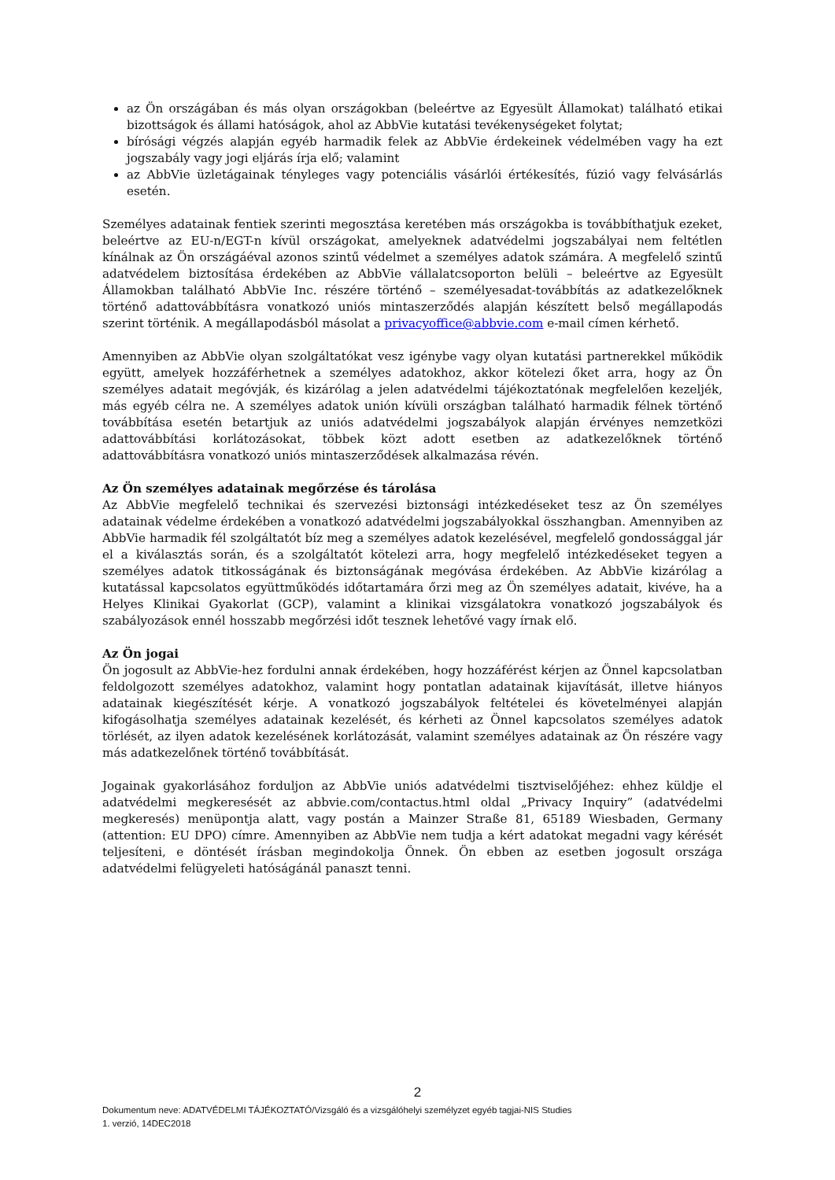az Ön országában és más olyan országokban (beleértve az Egyesült Államokat) található etikai bizottságok és állami hatóságok, ahol az AbbVie kutatási tevékenységeket folytat;
bírósági végzés alapján egyéb harmadik felek az AbbVie érdekeinek védelmében vagy ha ezt jogszabály vagy jogi eljárás írja elő; valamint
az AbbVie üzletágainak tényleges vagy potenciális vásárlói értékesítés, fúzió vagy felvásárlás esetén.
Személyes adatainak fentiek szerinti megosztása keretében más országokba is továbbíthatjuk ezeket, beleértve az EU-n/EGT-n kívül országokat, amelyeknek adatvédelmi jogszabályai nem feltétlen kínálnak az Ön országáéval azonos szintű védelmet a személyes adatok számára. A megfelelő szintű adatvédelem biztosítása érdekében az AbbVie vállalatcsoporton belüli – beleértve az Egyesült Államokban található AbbVie Inc. részére történő – személyesadat-továbbítás az adatkezelőknek történő adattovábbításra vonatkozó uniós mintaszerződés alapján készített belső megállapodás szerint történik. A megállapodásból másolat a privacyoffice@abbvie.com e-mail címen kérhető.
Amennyiben az AbbVie olyan szolgáltatókat vesz igénybe vagy olyan kutatási partnerekkel működik együtt, amelyek hozzáférhetnek a személyes adatokhoz, akkor kötelezi őket arra, hogy az Ön személyes adatait megóvják, és kizárólag a jelen adatvédelmi tájékoztatónak megfelelően kezeljék, más egyéb célra ne. A személyes adatok unión kívüli országban található harmadik félnek történő továbbítása esetén betartjuk az uniós adatvédelmi jogszabályok alapján érvényes nemzetközi adattovábbítási korlátozásokat, többek közt adott esetben az adatkezelőknek történő adattovábbításra vonatkozó uniós mintaszerződések alkalmazása révén.
Az Ön személyes adatainak megőrzése és tárolása
Az AbbVie megfelelő technikai és szervezési biztonsági intézkedéseket tesz az Ön személyes adatainak védelme érdekében a vonatkozó adatvédelmi jogszabályokkal összhangban. Amennyiben az AbbVie harmadik fél szolgáltatót bíz meg a személyes adatok kezelésével, megfelelő gondossággal jár el a kiválasztás során, és a szolgáltatót kötelezi arra, hogy megfelelő intézkedéseket tegyen a személyes adatok titkosságának és biztonságának megóvása érdekében. Az AbbVie kizárólag a kutatással kapcsolatos együttműködés időtartamára őrzi meg az Ön személyes adatait, kivéve, ha a Helyes Klinikai Gyakorlat (GCP), valamint a klinikai vizsgálatokra vonatkozó jogszabályok és szabályozások ennél hosszabb megőrzési időt tesznek lehetővé vagy írnak elő.
Az Ön jogai
Ön jogosult az AbbVie-hez fordulni annak érdekében, hogy hozzáférést kérjen az Önnel kapcsolatban feldolgozott személyes adatokhoz, valamint hogy pontatlan adatainak kijavítását, illetve hiányos adatainak kiegészítését kérje. A vonatkozó jogszabályok feltételei és követelményei alapján kifogásolhatja személyes adatainak kezelését, és kérheti az Önnel kapcsolatos személyes adatok törlését, az ilyen adatok kezelésének korlátozását, valamint személyes adatainak az Ön részére vagy más adatkezelőnek történő továbbítását.
Jogainak gyakorlásához forduljon az AbbVie uniós adatvédelmi tisztviselőjéhez: ehhez küldje el adatvédelmi megkeresését az abbvie.com/contactus.html oldal „Privacy Inquiry” (adatvédelmi megkeresés) menüpontja alatt, vagy postán a Mainzer Straße 81, 65189 Wiesbaden, Germany (attention: EU DPO) címre. Amennyiben az AbbVie nem tudja a kért adatokat megadni vagy kérését teljesíteni, e döntését írásban megindokolja Önnek. Ön ebben az esetben jogosult országa adatvédelmi felügyeleti hatóságánál panaszt tenni.
2
Dokumentum neve: ADATVÉDELMI TÁJÉKOZTATÓ/Vizsgáló és a vizsgálóhelyi személyzet egyéb tagjai-NIS Studies
1. verzió, 14DEC2018